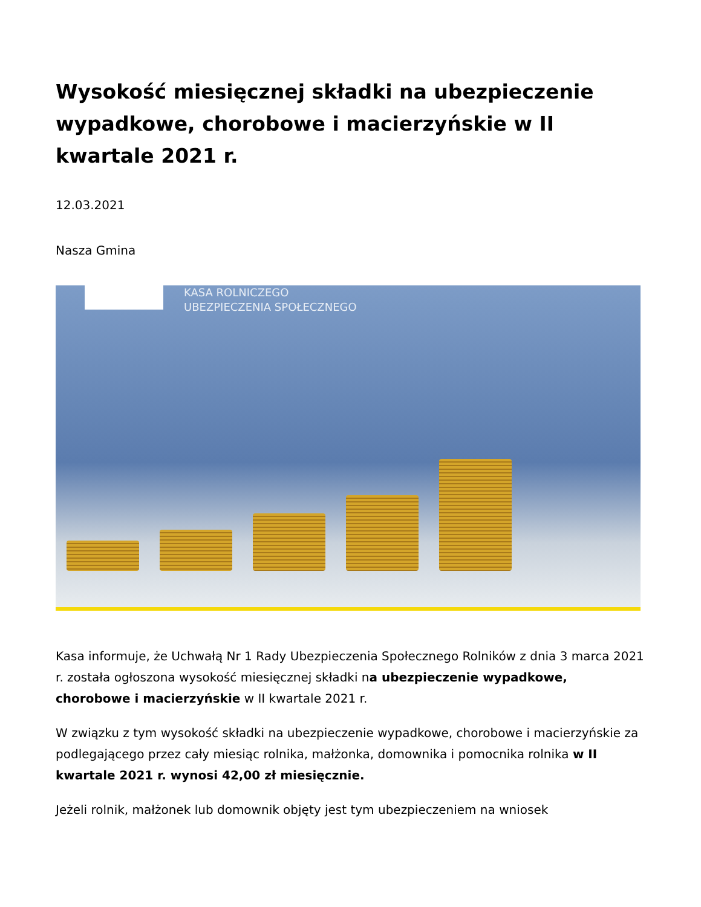Wysokość miesięcznej składki na ubezpieczenie wypadkowe, chorobowe i macierzyńskie w II kwartale 2021 r.
12.03.2021
Nasza Gmina
KASA ROLNICZEGO
UBEZPIECZENIA SPOŁECZNEGO
Kasa informuje, że Uchwałą Nr 1 Rady Ubezpieczenia Społecznego Rolników z dnia 3 marca 2021 r. została ogłoszona wysokość miesięcznej składki na ubezpieczenie wypadkowe, chorobowe i macierzyńskie w II kwartale 2021 r.
W związku z tym wysokość składki na ubezpieczenie wypadkowe, chorobowe i macierzyńskie za podlegającego przez cały miesiąc rolnika, małżonka, domownika i pomocnika rolnika w II kwartale 2021 r. wynosi 42,00 zł miesięcznie.
Jeżeli rolnik, małżonek lub domownik objęty jest tym ubezpieczeniem na wniosek